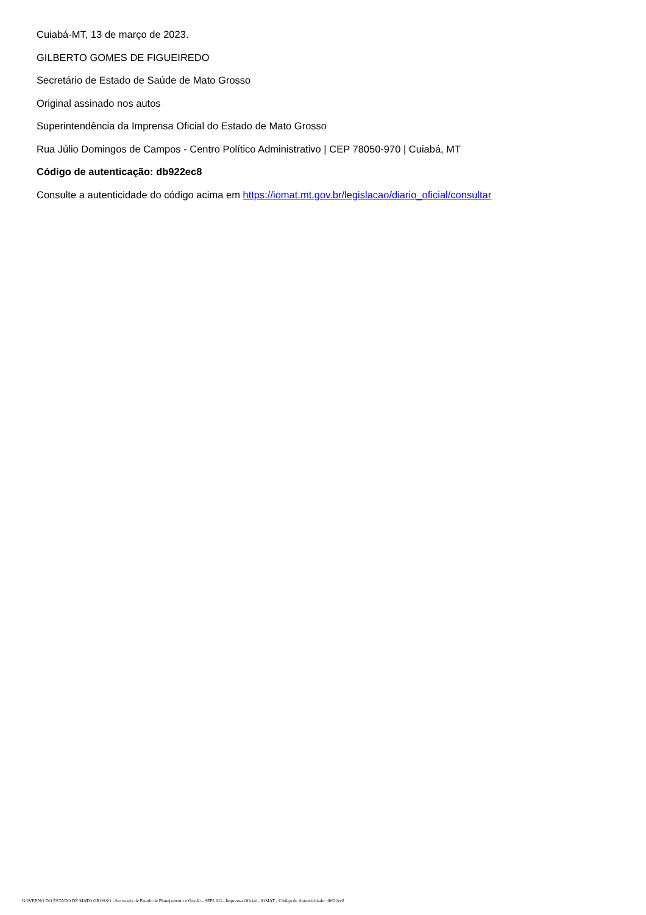Cuiabá-MT, 13 de março de 2023.
GILBERTO GOMES DE FIGUEIREDO
Secretário de Estado de Saúde de Mato Grosso
Original assinado nos autos
Superintendência da Imprensa Oficial do Estado de Mato Grosso
Rua Júlio Domingos de Campos - Centro Político Administrativo | CEP 78050-970 | Cuiabá, MT
Código de autenticação: db922ec8
Consulte a autenticidade do código acima em https://iomat.mt.gov.br/legislacao/diario_oficial/consultar
GOVERNO DO ESTADO DE MATO GROSSO - Secretaria de Estado de Planejamento e Gestão - SEPLAG - Imprensa Oficial - IOMAT - Código de Autenticidade: db922ec8